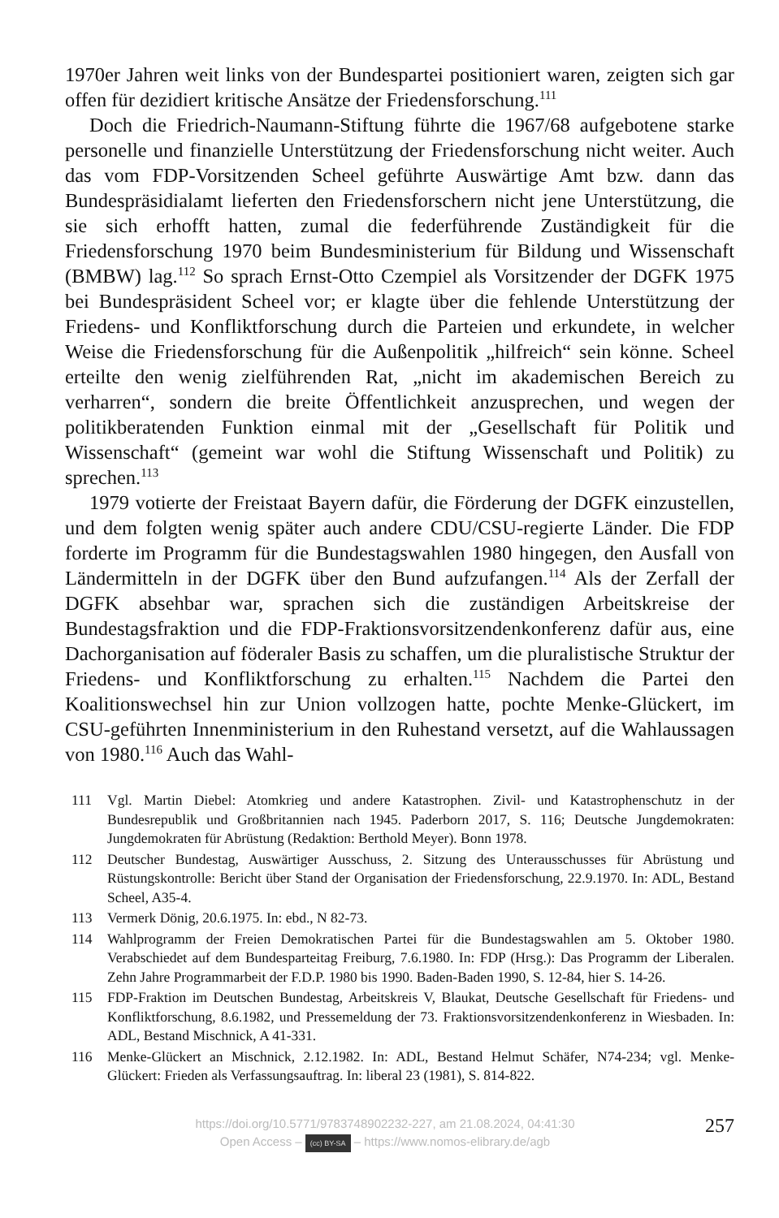1970er Jahren weit links von der Bundespartei positioniert waren, zeigten sich gar offen für dezidiert kritische Ansätze der Friedensforschung.<sup>111</sup>
Doch die Friedrich-Naumann-Stiftung führte die 1967/68 aufgebotene starke personelle und finanzielle Unterstützung der Friedensforschung nicht weiter. Auch das vom FDP-Vorsitzenden Scheel geführte Auswärtige Amt bzw. dann das Bundespräsidialamt lieferten den Friedensforschern nicht jene Unterstützung, die sie sich erhofft hatten, zumal die federführende Zuständigkeit für die Friedensforschung 1970 beim Bundesministerium für Bildung und Wissenschaft (BMBW) lag.<sup>112</sup> So sprach Ernst-Otto Czempiel als Vorsitzender der DGFK 1975 bei Bundespräsident Scheel vor; er klagte über die fehlende Unterstützung der Friedens- und Konfliktforschung durch die Parteien und erkundete, in welcher Weise die Friedensforschung für die Außenpolitik „hilfreich“ sein könne. Scheel erteilte den wenig zielführenden Rat, „nicht im akademischen Bereich zu verharren“, sondern die breite Öffentlichkeit anzusprechen, und wegen der politikberatenden Funktion einmal mit der „Gesellschaft für Politik und Wissenschaft“ (gemeint war wohl die Stiftung Wissenschaft und Politik) zu sprechen.<sup>113</sup>
1979 votierte der Freistaat Bayern dafür, die Förderung der DGFK einzustellen, und dem folgten wenig später auch andere CDU/CSU-regierte Länder. Die FDP forderte im Programm für die Bundestagswahlen 1980 hingegen, den Ausfall von Ländermitteln in der DGFK über den Bund aufzufangen.<sup>114</sup> Als der Zerfall der DGFK absehbar war, sprachen sich die zuständigen Arbeitskreise der Bundestagsfraktion und die FDP-Fraktionsvorsitzendenkonferenz dafür aus, eine Dachorganisation auf föderaler Basis zu schaffen, um die pluralistische Struktur der Friedens- und Konfliktforschung zu erhalten.<sup>115</sup> Nachdem die Partei den Koalitionswechsel hin zur Union vollzogen hatte, pochte Menke-Glückert, im CSU-geführten Innenministerium in den Ruhestand versetzt, auf die Wahlaussagen von 1980.<sup>116</sup> Auch das Wahl-
111 Vgl. Martin Diebel: Atomkrieg und andere Katastrophen. Zivil- und Katastrophenschutz in der Bundesrepublik und Großbritannien nach 1945. Paderborn 2017, S. 116; Deutsche Jungdemokraten: Jungdemokraten für Abrüstung (Redaktion: Berthold Meyer). Bonn 1978.
112 Deutscher Bundestag, Auswärtiger Ausschuss, 2. Sitzung des Unterausschusses für Abrüstung und Rüstungskontrolle: Bericht über Stand der Organisation der Friedensforschung, 22.9.1970. In: ADL, Bestand Scheel, A35-4.
113 Vermerk Dönig, 20.6.1975. In: ebd., N 82-73.
114 Wahlprogramm der Freien Demokratischen Partei für die Bundestagswahlen am 5. Oktober 1980. Verabschiedet auf dem Bundesparteitag Freiburg, 7.6.1980. In: FDP (Hrsg.): Das Programm der Liberalen. Zehn Jahre Programmarbeit der F.D.P. 1980 bis 1990. Baden-Baden 1990, S. 12-84, hier S. 14-26.
115 FDP-Fraktion im Deutschen Bundestag, Arbeitskreis V, Blaukat, Deutsche Gesellschaft für Friedens- und Konfliktforschung, 8.6.1982, und Pressemeldung der 73. Fraktionsvorsitzendenkonferenz in Wiesbaden. In: ADL, Bestand Mischnick, A 41-331.
116 Menke-Glückert an Mischnick, 2.12.1982. In: ADL, Bestand Helmut Schäfer, N74-234; vgl. Menke-Glückert: Frieden als Verfassungsauftrag. In: liberal 23 (1981), S. 814-822.
https://doi.org/10.5771/9783748902232-227, am 21.08.2024, 04:41:30
Open Access – (cc) BY-SA – https://www.nomos-elibrary.de/agb
257